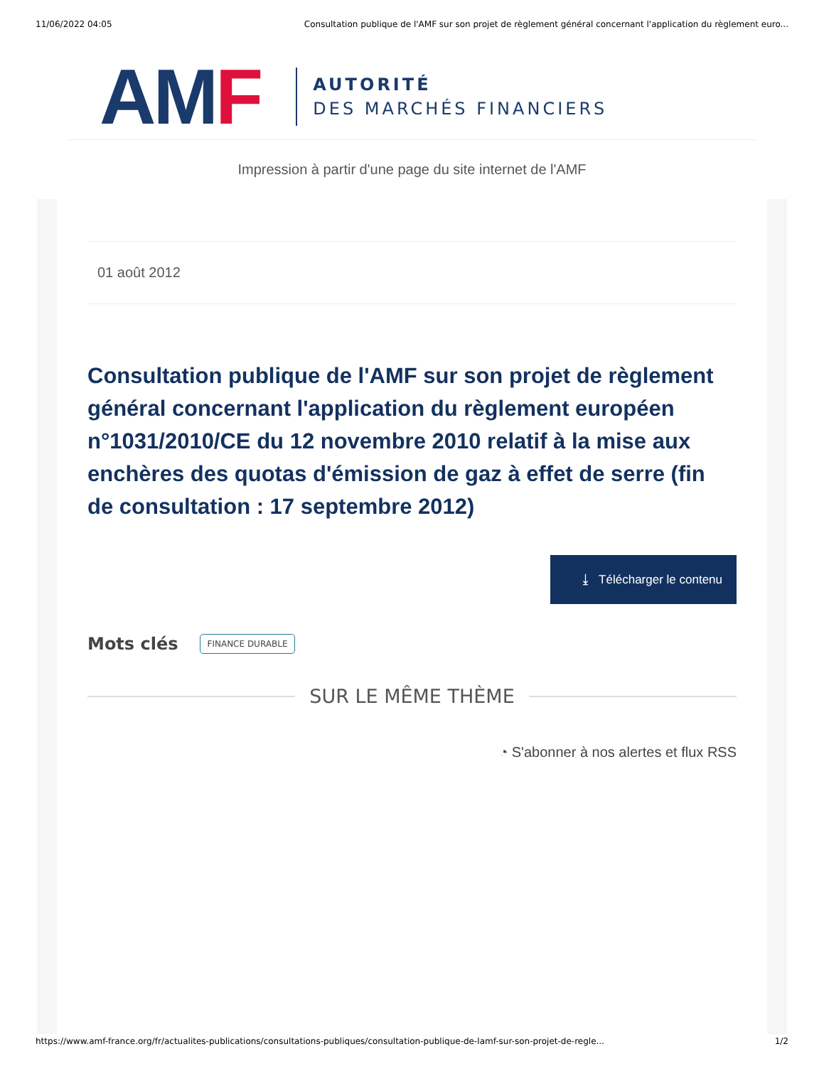11/06/2022 04:05 Consultation publique de l'AMF sur son projet de règlement général concernant l'application du règlement euro...
AMF
AUTORITÉ
DES MARCHÉS FINANCIERS
Impression à partir d'une page du site internet de l'AMF
01 août 2012
Consultation publique de l'AMF sur son projet de règlement général concernant l'application du règlement européen n°1031/2010/CE du 12 novembre 2010 relatif à la mise aux enchères des quotas d'émission de gaz à effet de serre (fin de consultation : 17 septembre 2012)
⤓ Télécharger le contenu
Mots clés FINANCE DURABLE
SUR LE MÊME THÈME
◔ S'abonner à nos alertes et flux RSS
https://www.amf-france.org/fr/actualites-publications/consultations-publiques/consultation-publique-de-lamf-sur-son-projet-de-regle... 1/2